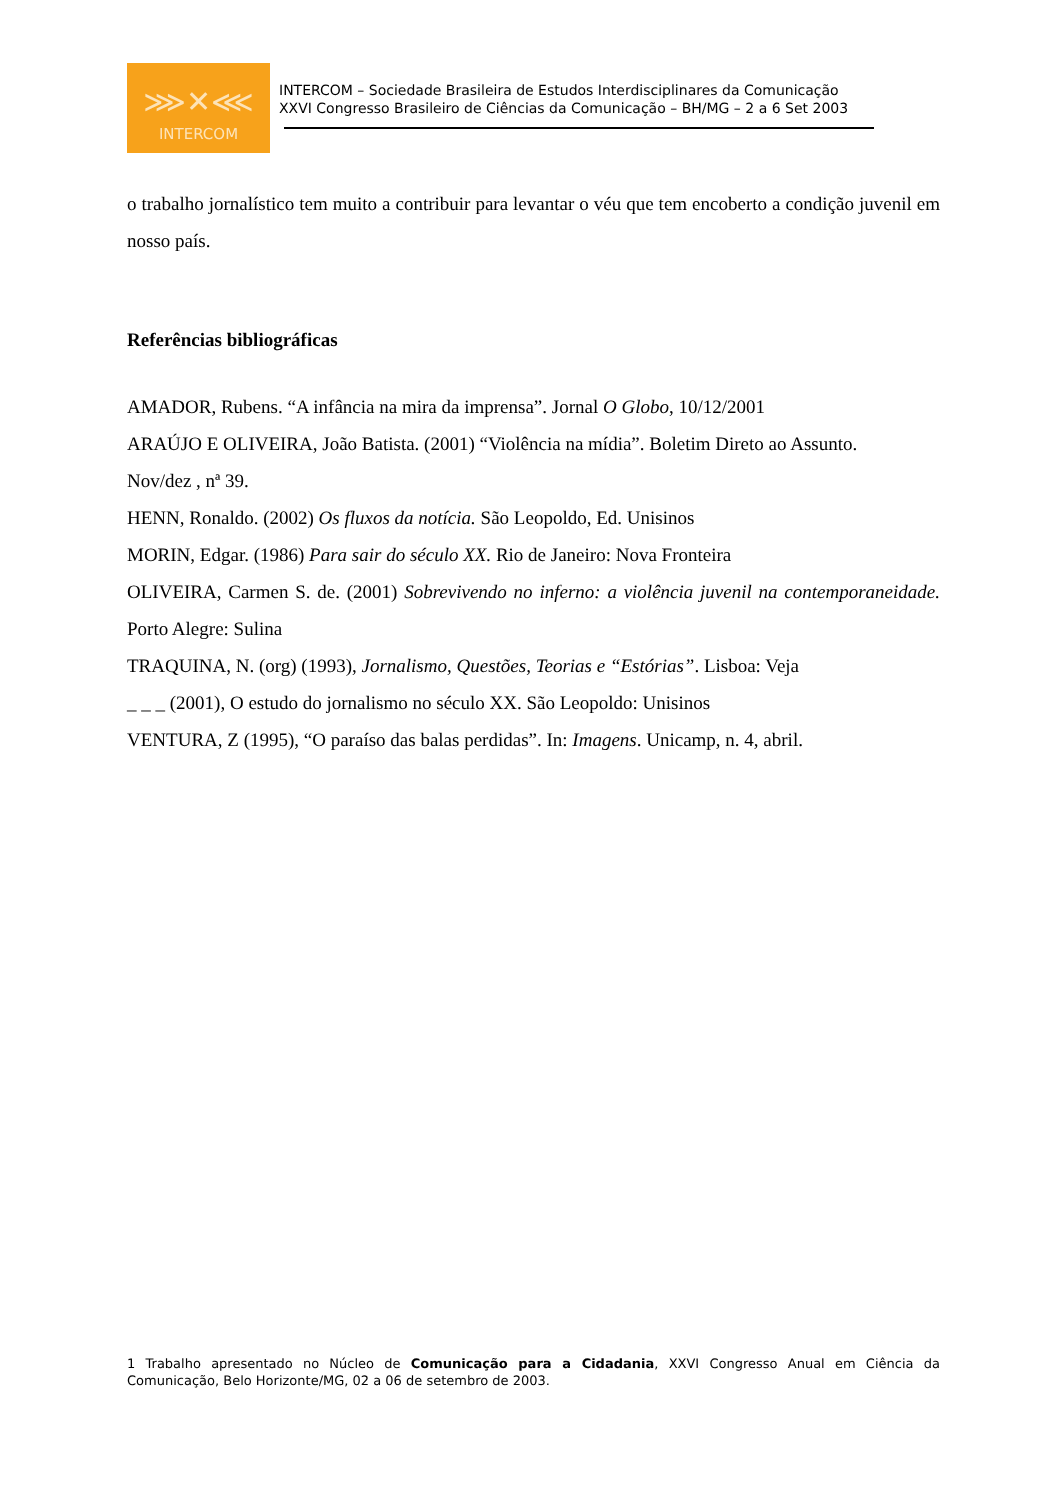⋙✕⋘
INTERCOM
INTERCOM – Sociedade Brasileira de Estudos Interdisciplinares da Comunicação
XXVI Congresso Brasileiro de Ciências da Comunicação – BH/MG – 2 a 6 Set 2003
o trabalho jornalístico tem muito a contribuir para levantar o véu que tem encoberto a condição juvenil em nosso país.
Referências bibliográficas
AMADOR, Rubens. “A infância na mira da imprensa”. Jornal O Globo, 10/12/2001
ARAÚJO E OLIVEIRA, João Batista. (2001) “Violência na mídia”. Boletim Direto ao Assunto.
Nov/dez , nª 39.
HENN, Ronaldo. (2002) Os fluxos da notícia. São Leopoldo, Ed. Unisinos
MORIN, Edgar. (1986) Para sair do século XX. Rio de Janeiro: Nova Fronteira
OLIVEIRA, Carmen S. de. (2001) Sobrevivendo no inferno: a violência juvenil na contemporaneidade. Porto Alegre: Sulina
TRAQUINA, N. (org) (1993), Jornalismo, Questões, Teorias e “Estórias”. Lisboa: Veja
_ _ _ (2001), O estudo do jornalismo no século XX. São Leopoldo: Unisinos
VENTURA, Z (1995), “O paraíso das balas perdidas”. In: Imagens. Unicamp, n. 4, abril.
1 Trabalho apresentado no Núcleo de Comunicação para a Cidadania, XXVI Congresso Anual em Ciência da Comunicação, Belo Horizonte/MG, 02 a 06 de setembro de 2003.